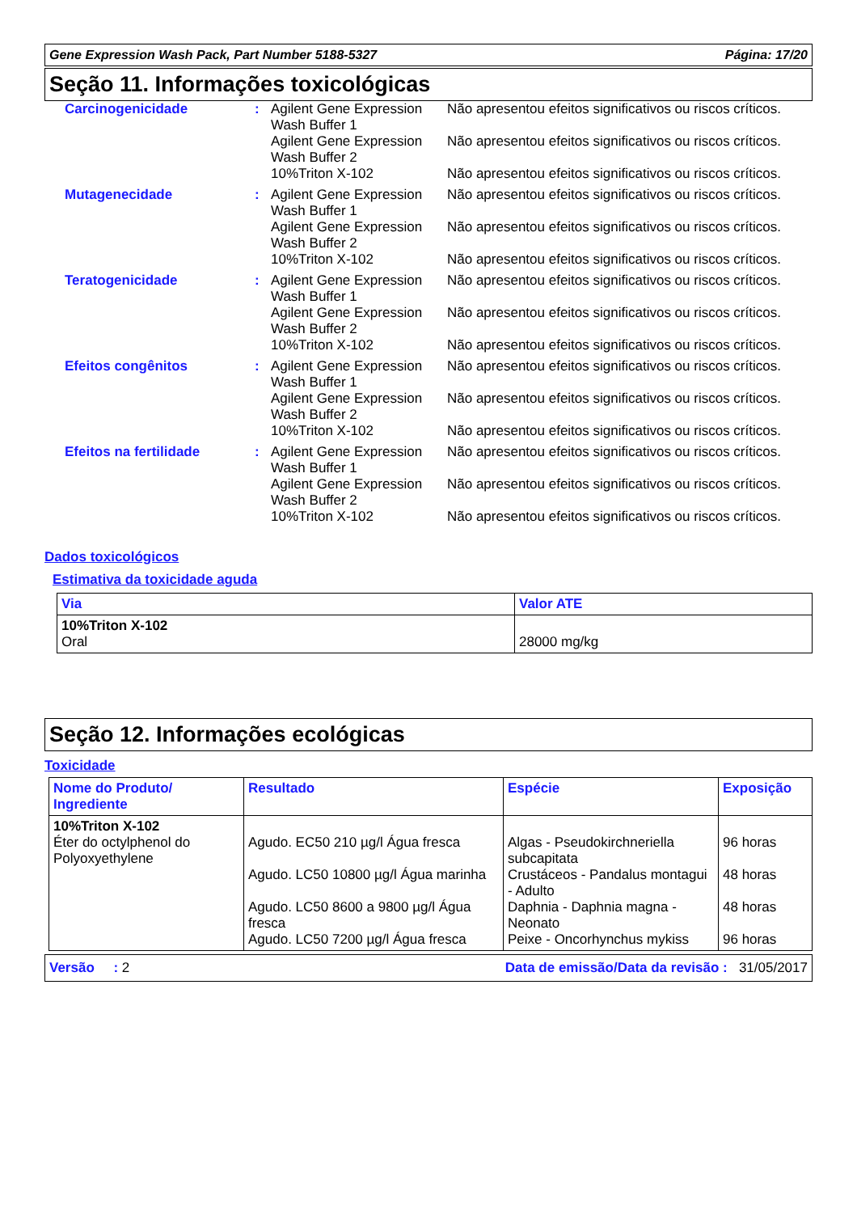Gene Expression Wash Pack, Part Number 5188-5327 Página: 17/20
Seção 11. Informações toxicológicas
Carcinogenicidade : Agilent Gene Expression Wash Buffer 1
Não apresentou efeitos significativos ou riscos críticos.
Agilent Gene Expression Wash Buffer 2
Não apresentou efeitos significativos ou riscos críticos.
10%Triton X-102 Não apresentou efeitos significativos ou riscos críticos.
Mutagenecidade : Agilent Gene Expression Wash Buffer 1
Não apresentou efeitos significativos ou riscos críticos.
Agilent Gene Expression Wash Buffer 2
Não apresentou efeitos significativos ou riscos críticos.
10%Triton X-102 Não apresentou efeitos significativos ou riscos críticos.
Teratogenicidade : Agilent Gene Expression Wash Buffer 1
Não apresentou efeitos significativos ou riscos críticos.
Agilent Gene Expression Wash Buffer 2
Não apresentou efeitos significativos ou riscos críticos.
10%Triton X-102 Não apresentou efeitos significativos ou riscos críticos.
Efeitos congênitos : Agilent Gene Expression Wash Buffer 1
Não apresentou efeitos significativos ou riscos críticos.
Agilent Gene Expression Wash Buffer 2
Não apresentou efeitos significativos ou riscos críticos.
10%Triton X-102 Não apresentou efeitos significativos ou riscos críticos.
Efeitos na fertilidade : Agilent Gene Expression Wash Buffer 1
Não apresentou efeitos significativos ou riscos críticos.
Agilent Gene Expression Wash Buffer 2
Não apresentou efeitos significativos ou riscos críticos.
10%Triton X-102 Não apresentou efeitos significativos ou riscos críticos.
Dados toxicológicos
Estimativa da toxicidade aguda
| Via | Valor ATE |
| --- | --- |
| 10%Triton X-102 Oral | 28000 mg/kg |
Seção 12. Informações ecológicas
Toxicidade
| Nome do Produto/ Ingrediente | Resultado | Espécie | Exposição |
| --- | --- | --- | --- |
| 10%Triton X-102 Éter do octylphenol do Polyoxyethylene | Agudo. EC50 210 µg/l Água fresca Agudo. LC50 10800 µg/l Água marinha Agudo. LC50 8600 a 9800 µg/l Água fresca Agudo. LC50 7200 µg/l Água fresca | Algas - Pseudokirchneriella subcapitata Crustáceos - Pandalus montagui - Adulto Daphnia - Daphnia magna - Neonato Peixe - Oncorhynchus mykiss | 96 horas 48 horas 48 horas 96 horas |
Versão : 2 Data de emissão/Data da revisão : 31/05/2017